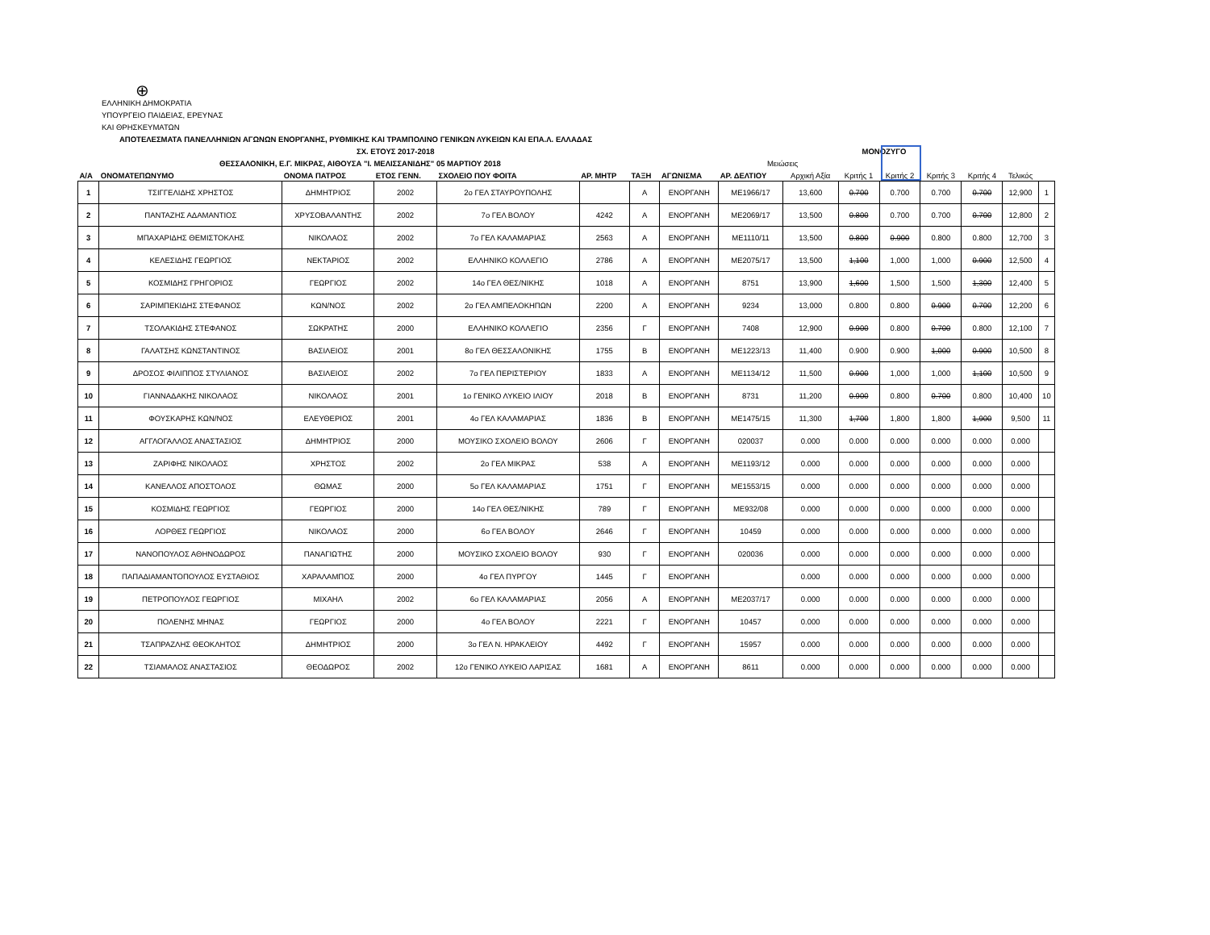⊕
ΕΛΛΗΝΙΚΗ ΔΗΜΟΚΡΑΤΙΑ
ΥΠΟΥΡΓΕΙΟ ΠΑΙΔΕΙΑΣ, ΕΡΕΥΝΑΣ
ΚΑΙ ΘΡΗΣΚΕΥΜΑΤΩΝ
ΑΠΟΤΕΛΕΣΜΑΤΑ ΠΑΝΕΛΛΗΝΙΩΝ ΑΓΩΝΩΝ ΕΝΟΡΓΑΝΗΣ, ΡΥΘΜΙΚΗΣ ΚΑΙ ΤΡΑΜΠΟΛΙΝΟ ΓΕΝΙΚΩΝ ΛΥΚΕΙΩΝ ΚΑΙ ΕΠΑ.Λ. ΕΛΛΑΔΑΣ
ΣΧ. ΕΤΟΥΣ 2017-2018 ΜΟΝΟΖΥΓΟ
ΘΕΣΣΑΛΟΝΙΚΗ, Ε.Γ. ΜΙΚΡΑΣ, ΑΙΘΟΥΣΑ "Ι. ΜΕΛΙΣΣΑΝΙΔΗΣ" 05 ΜΑΡΤΙΟΥ 2018 Μειώσεις
| Α/Α | ΟΝΟΜΑΤΕΠΩΝΥΜΟ | ΟΝΟΜΑ ΠΑΤΡΟΣ | ΕΤΟΣ ΓΕΝΝ. | ΣΧΟΛΕΙΟ ΠΟΥ ΦΟΙΤΑ | ΑΡ. ΜΗΤΡ | ΤΑΞΗ | ΑΓΩΝΙΣΜΑ | ΑΡ. ΔΕΛΤΙΟΥ | Αρχική Αξία | Κριτής 1 | Κριτής 2 | Κριτής 3 | Κριτής 4 | Τελικός | |
| --- | --- | --- | --- | --- | --- | --- | --- | --- | --- | --- | --- | --- | --- | --- | --- |
| 1 | ΤΣΙΓΓΕΛΙΔΗΣ ΧΡΗΣΤΟΣ | ΔΗΜΗΤΡΙΟΣ | 2002 | 2ο ΓΕΛ ΣΤΑΥΡΟΥΠΟΛΗΣ | | Α | ΕΝΟΡΓΑΝΗ | ΜΕ1966/17 | 13,600 | 0.700 | 0.700 | 0.700 | 0.700 | 12,900 | 1 |
| 2 | ΠΑΝΤΑΖΗΣ ΑΔΑΜΑΝΤΙΟΣ | ΧΡΥΣΟΒΑΛΑΝΤΗΣ | 2002 | 7ο ΓΕΛ ΒΟΛΟΥ | 4242 | Α | ΕΝΟΡΓΑΝΗ | ΜΕ2069/17 | 13,500 | 0.800 | 0.700 | 0.700 | 0.700 | 12,800 | 2 |
| 3 | ΜΠΑΧΑΡΙΔΗΣ ΘΕΜΙΣΤΟΚΛΗΣ | ΝΙΚΟΛΑΟΣ | 2002 | 7ο ΓΕΛ ΚΑΛΑΜΑΡΙΑΣ | 2563 | Α | ΕΝΟΡΓΑΝΗ | ΜΕ1110/11 | 13,500 | 0.800 | 0.900 | 0.800 | 0.800 | 12,700 | 3 |
| 4 | ΚΕΛΕΣΙΔΗΣ ΓΕΩΡΓΙΟΣ | ΝΕΚΤΑΡΙΟΣ | 2002 | ΕΛΛΗΝΙΚΟ ΚΟΛΛΕΓΙΟ | 2786 | Α | ΕΝΟΡΓΑΝΗ | ΜΕ2075/17 | 13,500 | 1,100 | 1,000 | 1,000 | 0.900 | 12,500 | 4 |
| 5 | ΚΟΣΜΙΔΗΣ ΓΡΗΓΟΡΙΟΣ | ΓΕΩΡΓΙΟΣ | 2002 | 14ο ΓΕΛ ΘΕΣ/ΝΙΚΗΣ | 1018 | Α | ΕΝΟΡΓΑΝΗ | 8751 | 13,900 | 1,600 | 1,500 | 1,500 | 1,300 | 12,400 | 5 |
| 6 | ΣΑΡΙΜΠΕΚΙΔΗΣ ΣΤΕΦΑΝΟΣ | ΚΩΝ/ΝΟΣ | 2002 | 2ο ΓΕΛ ΑΜΠΕΛΟΚΗΠΩΝ | 2200 | Α | ΕΝΟΡΓΑΝΗ | 9234 | 13,000 | 0.800 | 0.800 | 0.900 | 0.700 | 12,200 | 6 |
| 7 | ΤΣΟΛΑΚΙΔΗΣ ΣΤΕΦΑΝΟΣ | ΣΩΚΡΑΤΗΣ | 2000 | ΕΛΛΗΝΙΚΟ ΚΟΛΛΕΓΙΟ | 2356 | Γ | ΕΝΟΡΓΑΝΗ | 7408 | 12,900 | 0.900 | 0.800 | 0.700 | 0.800 | 12,100 | 7 |
| 8 | ΓΑΛΑΤΣΗΣ ΚΩΝΣΤΑΝΤΙΝΟΣ | ΒΑΣΙΛΕΙΟΣ | 2001 | 8ο ΓΕΛ ΘΕΣΣΑΛΟΝΙΚΗΣ | 1755 | Β | ΕΝΟΡΓΑΝΗ | ΜΕ1223/13 | 11,400 | 0.900 | 0.900 | 1,000 | 0.900 | 10,500 | 8 |
| 9 | ΔΡΟΣΟΣ ΦΙΛΙΠΠΟΣ ΣΤΥΛΙΑΝΟΣ | ΒΑΣΙΛΕΙΟΣ | 2002 | 7ο ΓΕΛ ΠΕΡΙΣΤΕΡΙΟΥ | 1833 | Α | ΕΝΟΡΓΑΝΗ | ΜΕ1134/12 | 11,500 | 0.900 | 1,000 | 1,000 | 1,100 | 10,500 | 9 |
| 10 | ΓΙΑΝΝΑΔΑΚΗΣ ΝΙΚΟΛΑΟΣ | ΝΙΚΟΛΑΟΣ | 2001 | 1ο ΓΕΝΙΚΟ ΛΥΚΕΙΟ ΙΛΙΟΥ | 2018 | Β | ΕΝΟΡΓΑΝΗ | 8731 | 11,200 | 0.900 | 0.800 | 0.700 | 0.800 | 10,400 | 10 |
| 11 | ΦΟΥΣΚΑΡΗΣ ΚΩΝ/ΝΟΣ | ΕΛΕΥΘΕΡΙΟΣ | 2001 | 4ο ΓΕΛ ΚΑΛΑΜΑΡΙΑΣ | 1836 | Β | ΕΝΟΡΓΑΝΗ | ΜΕ1475/15 | 11,300 | 1,700 | 1,800 | 1,800 | 1,900 | 9,500 | 11 |
| 12 | ΑΓΓΛΟΓΑΛΛΟΣ ΑΝΑΣΤΑΣΙΟΣ | ΔΗΜΗΤΡΙΟΣ | 2000 | ΜΟΥΣΙΚΟ ΣΧΟΛΕΙΟ ΒΟΛΟΥ | 2606 | Γ | ΕΝΟΡΓΑΝΗ | 020037 | 0.000 | 0.000 | 0.000 | 0.000 | 0.000 | 0.000 | |
| 13 | ΖΑΡΙΦΗΣ ΝΙΚΟΛΑΟΣ | ΧΡΗΣΤΟΣ | 2002 | 2ο ΓΕΛ ΜΙΚΡΑΣ | 538 | Α | ΕΝΟΡΓΑΝΗ | ΜΕ1193/12 | 0.000 | 0.000 | 0.000 | 0.000 | 0.000 | 0.000 | |
| 14 | ΚΑΝΕΛΛΟΣ ΑΠΟΣΤΟΛΟΣ | ΘΩΜΑΣ | 2000 | 5ο ΓΕΛ ΚΑΛΑΜΑΡΙΑΣ | 1751 | Γ | ΕΝΟΡΓΑΝΗ | ΜΕ1553/15 | 0.000 | 0.000 | 0.000 | 0.000 | 0.000 | 0.000 | |
| 15 | ΚΟΣΜΙΔΗΣ ΓΕΩΡΓΙΟΣ | ΓΕΩΡΓΙΟΣ | 2000 | 14ο ΓΕΛ ΘΕΣ/ΝΙΚΗΣ | 789 | Γ | ΕΝΟΡΓΑΝΗ | ΜΕ932/08 | 0.000 | 0.000 | 0.000 | 0.000 | 0.000 | 0.000 | |
| 16 | ΛΟΡΘΕΣ ΓΕΩΡΓΙΟΣ | ΝΙΚΟΛΑΟΣ | 2000 | 6ο ΓΕΛ ΒΟΛΟΥ | 2646 | Γ | ΕΝΟΡΓΑΝΗ | 10459 | 0.000 | 0.000 | 0.000 | 0.000 | 0.000 | 0.000 | |
| 17 | ΝΑΝΟΠΟΥΛΟΣ ΑΘΗΝΟΔΩΡΟΣ | ΠΑΝΑΓΙΩΤΗΣ | 2000 | ΜΟΥΣΙΚΟ ΣΧΟΛΕΙΟ ΒΟΛΟΥ | 930 | Γ | ΕΝΟΡΓΑΝΗ | 020036 | 0.000 | 0.000 | 0.000 | 0.000 | 0.000 | 0.000 | |
| 18 | ΠΑΠΑΔΙΑΜΑΝΤΟΠΟΥΛΟΣ ΕΥΣΤΑΘΙΟΣ | ΧΑΡΑΛΑΜΠΟΣ | 2000 | 4ο ΓΕΛ ΠΥΡΓΟΥ | 1445 | Γ | ΕΝΟΡΓΑΝΗ | | 0.000 | 0.000 | 0.000 | 0.000 | 0.000 | 0.000 | |
| 19 | ΠΕΤΡΟΠΟΥΛΟΣ ΓΕΩΡΓΙΟΣ | ΜΙΧΑΗΛ | 2002 | 6ο ΓΕΛ ΚΑΛΑΜΑΡΙΑΣ | 2056 | Α | ΕΝΟΡΓΑΝΗ | ΜΕ2037/17 | 0.000 | 0.000 | 0.000 | 0.000 | 0.000 | 0.000 | |
| 20 | ΠΟΛΕΝΗΣ ΜΗΝΑΣ | ΓΕΩΡΓΙΟΣ | 2000 | 4ο ΓΕΛ ΒΟΛΟΥ | 2221 | Γ | ΕΝΟΡΓΑΝΗ | 10457 | 0.000 | 0.000 | 0.000 | 0.000 | 0.000 | 0.000 | |
| 21 | ΤΣΑΠΡΑΖΛΗΣ ΘΕΟΚΛΗΤΟΣ | ΔΗΜΗΤΡΙΟΣ | 2000 | 3ο ΓΕΛ Ν. ΗΡΑΚΛΕΙΟΥ | 4492 | Γ | ΕΝΟΡΓΑΝΗ | 15957 | 0.000 | 0.000 | 0.000 | 0.000 | 0.000 | 0.000 | |
| 22 | ΤΣΙΑΜΑΛΟΣ ΑΝΑΣΤΑΣΙΟΣ | ΘΕΟΔΩΡΟΣ | 2002 | 12ο ΓΕΝΙΚΟ ΛΥΚΕΙΟ ΛΑΡΙΣΑΣ | 1681 | Α | ΕΝΟΡΓΑΝΗ | 8611 | 0.000 | 0.000 | 0.000 | 0.000 | 0.000 | 0.000 | |